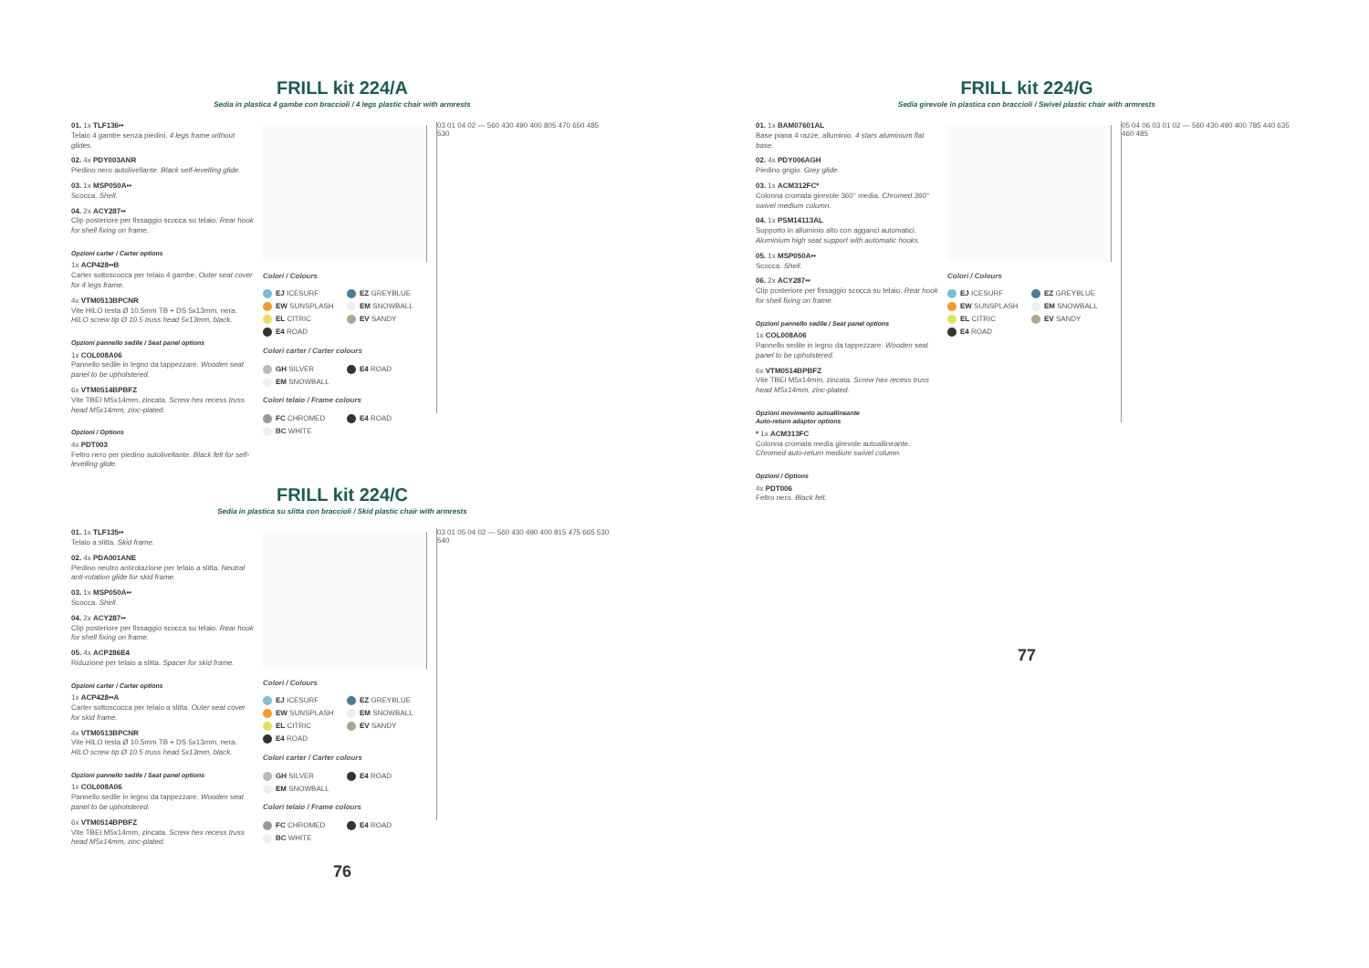FRILL kit 224/A
Sedia in plastica 4 gambe con braccioli / 4 legs plastic chair with armrests
01. 1x TLF136••
Telaio 4 gambe senza piedini. 4 legs frame without glides.
02. 4x PDY003ANR
Piedino nero autolivellante. Black self-levelling glide.
03. 1x MSP050A••
Scocca. Shell.
04. 2x ACY287••
Clip posteriore per fissaggio scocca su telaio. Rear hook for shell fixing on frame.
Opzioni carter / Carter options
1x ACP428••B
Carter sottoscocca per telaio 4 gambe. Outer seat cover for 4 legs frame.
4x VTM0513BPCNR
Vite HILO testa Ø 10.5mm TB + DS 5x13mm, nera. HILO screw tip Ø 10.5 truss head 5x13mm, black.
Opzioni pannello sedile / Seat panel options
1x COL008A06
Pannello sedile in legno da tappezzare. Wooden seat panel to be upholstered.
6x VTM0514BPBFZ
Vite TBEI M5x14mm, zincata. Screw hex recess truss head M5x14mm, zinc-plated.
Opzioni / Options
4x PDT003
Feltro nero per piedino autolivellante. Black felt for self-levelling glide.
Colori / Colours
EJ ICESURF
EZ GREYBLUE
EW SUNSPLASH
EM SNOWBALL
EL CITRIC
EV SANDY
E4 ROAD
Colori carter / Carter colours
GH SILVER
E4 ROAD
EM SNOWBALL
Colori telaio / Frame colours
FC CHROMED
E4 ROAD
BC WHITE
03 01 04 02 — 560 430 490 400 805 470 650 485 530
FRILL kit 224/C
Sedia in plastica su slitta con braccioli / Skid plastic chair with armrests
01. 1x TLF135••
Telaio a slitta. Skid frame.
02. 4x PDA001ANE
Piedino neutro antirotazione per telaio a slitta. Neutral anti-rotation glide for skid frame.
03. 1x MSP050A••
Scocca. Shell.
04. 2x ACY287••
Clip posteriore per fissaggio scocca su telaio. Rear hook for shell fixing on frame.
05. 4x ACP286E4
Riduzione per telaio a slitta. Spacer for skid frame.
Opzioni carter / Carter options
1x ACP428••A
Carter sottoscocca per telaio a slitta. Outer seat cover for skid frame.
4x VTM0513BPCNR
Vite HILO testa Ø 10.5mm TB + DS 5x13mm, nera. HILO screw tip Ø 10.5 truss head 5x13mm, black.
Opzioni pannello sedile / Seat panel options
1x COL008A06
Pannello sedile in legno da tappezzare. Wooden seat panel to be upholstered.
6x VTM0514BPBFZ
Vite TBEI M5x14mm, zincata. Screw hex recess truss head M5x14mm, zinc-plated.
Colori / Colours
EJ ICESURF
EZ GREYBLUE
EW SUNSPLASH
EM SNOWBALL
EL CITRIC
EV SANDY
E4 ROAD
Colori carter / Carter colours
GH SILVER
E4 ROAD
EM SNOWBALL
Colori telaio / Frame colours
FC CHROMED
E4 ROAD
BC WHITE
03 01 05 04 02 — 560 430 490 400 815 475 665 530 540
76
FRILL kit 224/G
Sedia girevole in plastica con braccioli / Swivel plastic chair with armrests
01. 1x BAM07601AL
Base piana 4 razze, alluminio. 4 stars aluminium flat base.
02. 4x PDY006AGH
Piedino grigio. Grey glide.
03. 1x ACM312FC*
Colonna cromata girevole 360° media. Chromed 360° swivel medium column.
04. 1x PSM14113AL
Supporto in alluminio alto con agganci automatici. Aluminium high seat support with automatic hooks.
05. 1x MSP050A••
Scocca. Shell.
06. 2x ACY287••
Clip posteriore per fissaggio scocca su telaio. Rear hook for shell fixing on frame.
Opzioni pannello sedile / Seat panel options
1x COL008A06
Pannello sedile in legno da tappezzare. Wooden seat panel to be upholstered.
6x VTM0514BPBFZ
Vite TBEI M5x14mm, zincata. Screw hex recess truss head M5x14mm, zinc-plated.
Opzioni movimento autoallineante
Auto-return adaptor options
* 1x ACM313FC
Colonna cromata media girevole autoallineante. Chromed auto-return medium swivel column.
Opzioni / Options
4x PDT006
Feltro nero. Black felt.
Colori / Colours
EJ ICESURF
EZ GREYBLUE
EW SUNSPLASH
EM SNOWBALL
EL CITRIC
EV SANDY
E4 ROAD
05 04 06 03 01 02 — 560 430 490 400 785 440 635 460 485
77